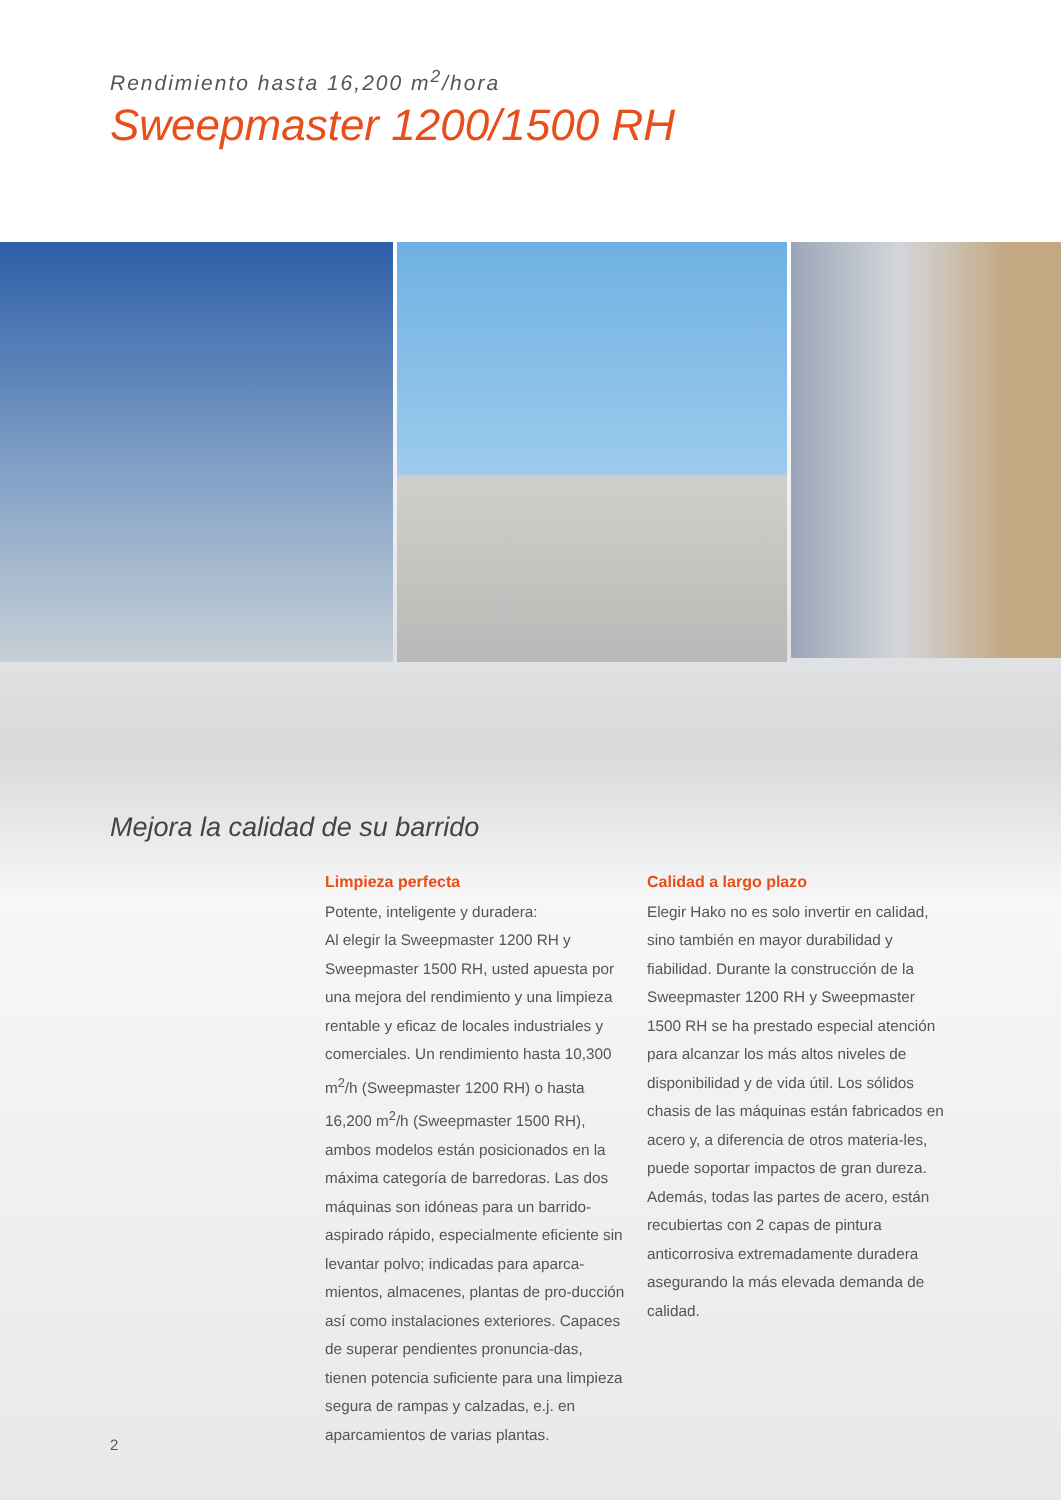Rendimiento hasta 16,200 m<sup>2</sup>/hora
Sweepmaster 1200/1500 RH
Mejora la calidad de su barrido
Limpieza perfecta
Potente, inteligente y duradera:
Al elegir la Sweepmaster 1200 RH y Sweepmaster 1500 RH, usted apuesta por una mejora del rendimiento y una limpieza rentable y eficaz de locales industriales y comerciales. Un rendimiento hasta 10,300 m<sup>2</sup>/h (Sweepmaster 1200 RH) o hasta 16,200 m<sup>2</sup>/h (Sweepmaster 1500 RH), ambos modelos están posicionados en la máxima categoría de barredoras. Las dos máquinas son idóneas para un barrido-aspirado rápido, especialmente eficiente sin levantar polvo; indicadas para aparca-mientos, almacenes, plantas de pro-ducción así como instalaciones exteriores. Capaces de superar pendientes pronuncia-das, tienen potencia suficiente para una limpieza segura de rampas y calzadas, e.j. en aparcamientos de varias plantas.
Calidad a largo plazo
Elegir Hako no es solo invertir en calidad, sino también en mayor durabilidad y fiabilidad. Durante la construcción de la Sweepmaster 1200 RH y Sweepmaster 1500 RH se ha prestado especial atención para alcanzar los más altos niveles de disponibilidad y de vida útil. Los sólidos chasis de las máquinas están fabricados en acero y, a diferencia de otros materia-les, puede soportar impactos de gran dureza. Además, todas las partes de acero, están recubiertas con 2 capas de pintura anticorrosiva extremadamente duradera asegurando la más elevada demanda de calidad.
2